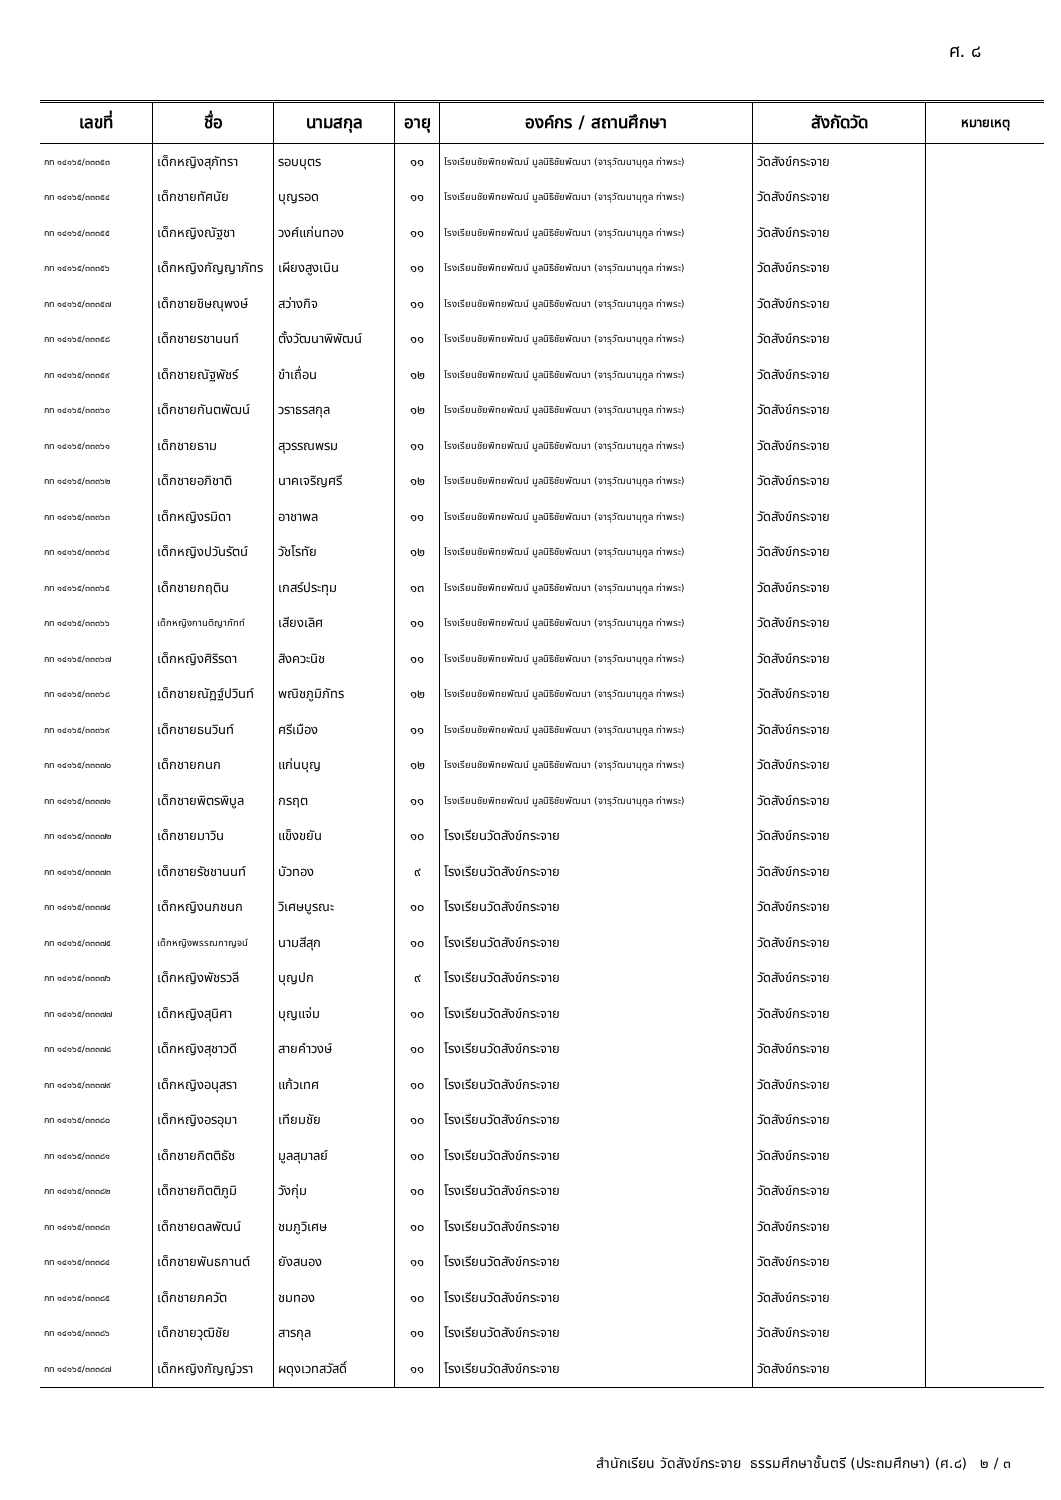ศ. ๘
| เลขที่ | ชื่อ | นามสกุล | อายุ | องค์กร / สถานศึกษา | สังกัดวัด | หมายเหตุ |
| --- | --- | --- | --- | --- | --- | --- |
| กท ๑๔๑๖๕/๓๓๓๕๓ | เด็กหญิงสุภัทรา | รอบบุตร | ๑๑ | โรงเรียนชัยพิทยพัฒน์ มูลนิธิชัยพัฒนา (จารุวัฒนานุกูล ท่าพระ) | วัดสังข์กระจาย | |
| กท ๑๔๑๖๕/๓๓๓๕๔ | เด็กชายทัศนัย | บุญรอด | ๑๑ | โรงเรียนชัยพิทยพัฒน์ มูลนิธิชัยพัฒนา (จารุวัฒนานุกูล ท่าพระ) | วัดสังข์กระจาย | |
| กท ๑๔๑๖๕/๓๓๓๕๕ | เด็กหญิงณัฐชา | วงศ์แก่นทอง | ๑๑ | โรงเรียนชัยพิทยพัฒน์ มูลนิธิชัยพัฒนา (จารุวัฒนานุกูล ท่าพระ) | วัดสังข์กระจาย | |
| กท ๑๔๑๖๕/๓๓๓๕๖ | เด็กหญิงกัญญาภัทร | เผียงสูงเนิน | ๑๑ | โรงเรียนชัยพิทยพัฒน์ มูลนิธิชัยพัฒนา (จารุวัฒนานุกูล ท่าพระ) | วัดสังข์กระจาย | |
| กท ๑๔๑๖๕/๓๓๓๕๗ | เด็กชายชิษณุพงษ์ | สว่างกิจ | ๑๑ | โรงเรียนชัยพิทยพัฒน์ มูลนิธิชัยพัฒนา (จารุวัฒนานุกูล ท่าพระ) | วัดสังข์กระจาย | |
| กท ๑๔๑๖๕/๓๓๓๕๘ | เด็กชายรชานนท์ | ตั้งวัฒนาพิพัฒน์ | ๑๑ | โรงเรียนชัยพิทยพัฒน์ มูลนิธิชัยพัฒนา (จารุวัฒนานุกูล ท่าพระ) | วัดสังข์กระจาย | |
| กท ๑๔๑๖๕/๓๓๓๕๙ | เด็กชายณัฐพัชร์ | ขำเถื่อน | ๑๒ | โรงเรียนชัยพิทยพัฒน์ มูลนิธิชัยพัฒนา (จารุวัฒนานุกูล ท่าพระ) | วัดสังข์กระจาย | |
| กท ๑๔๑๖๕/๓๓๓๖๐ | เด็กชายกันตพัฒน์ | วราธรสกุล | ๑๒ | โรงเรียนชัยพิทยพัฒน์ มูลนิธิชัยพัฒนา (จารุวัฒนานุกูล ท่าพระ) | วัดสังข์กระจาย | |
| กท ๑๔๑๖๕/๓๓๓๖๑ | เด็กชายธาม | สุวรรณพรม | ๑๑ | โรงเรียนชัยพิทยพัฒน์ มูลนิธิชัยพัฒนา (จารุวัฒนานุกูล ท่าพระ) | วัดสังข์กระจาย | |
| กท ๑๔๑๖๕/๓๓๓๖๒ | เด็กชายอภิชาติ | นาคเจริญศรี | ๑๒ | โรงเรียนชัยพิทยพัฒน์ มูลนิธิชัยพัฒนา (จารุวัฒนานุกูล ท่าพระ) | วัดสังข์กระจาย | |
| กท ๑๔๑๖๕/๓๓๓๖๓ | เด็กหญิงรมิดา | อาชาพล | ๑๑ | โรงเรียนชัยพิทยพัฒน์ มูลนิธิชัยพัฒนา (จารุวัฒนานุกูล ท่าพระ) | วัดสังข์กระจาย | |
| กท ๑๔๑๖๕/๓๓๓๖๔ | เด็กหญิงปวันรัตน์ | วัชโรทัย | ๑๒ | โรงเรียนชัยพิทยพัฒน์ มูลนิธิชัยพัฒนา (จารุวัฒนานุกูล ท่าพระ) | วัดสังข์กระจาย | |
| กท ๑๔๑๖๕/๓๓๓๖๕ | เด็กชายกฤติน | เกสร์ประทุม | ๑๓ | โรงเรียนชัยพิทยพัฒน์ มูลนิธิชัยพัฒนา (จารุวัฒนานุกูล ท่าพระ) | วัดสังข์กระจาย | |
| กท ๑๔๑๖๕/๓๓๓๖๖ | เด็กหญิงกานติญาภัทท์ | เสียงเลิศ | ๑๑ | โรงเรียนชัยพิทยพัฒน์ มูลนิธิชัยพัฒนา (จารุวัฒนานุกูล ท่าพระ) | วัดสังข์กระจาย | |
| กท ๑๔๑๖๕/๓๓๓๖๗ | เด็กหญิงศิริรดา | สิงควะนิช | ๑๑ | โรงเรียนชัยพิทยพัฒน์ มูลนิธิชัยพัฒนา (จารุวัฒนานุกูล ท่าพระ) | วัดสังข์กระจาย | |
| กท ๑๔๑๖๕/๓๓๓๖๘ | เด็กชายณัฏฐ์ปวินท์ | พณิชภูมิภัทร | ๑๒ | โรงเรียนชัยพิทยพัฒน์ มูลนิธิชัยพัฒนา (จารุวัฒนานุกูล ท่าพระ) | วัดสังข์กระจาย | |
| กท ๑๔๑๖๕/๓๓๓๖๙ | เด็กชายธนวินท์ | ศรีเมือง | ๑๑ | โรงเรียนชัยพิทยพัฒน์ มูลนิธิชัยพัฒนา (จารุวัฒนานุกูล ท่าพระ) | วัดสังข์กระจาย | |
| กท ๑๔๑๖๕/๓๓๓๗๐ | เด็กชายกนก | แก่นบุญ | ๑๒ | โรงเรียนชัยพิทยพัฒน์ มูลนิธิชัยพัฒนา (จารุวัฒนานุกูล ท่าพระ) | วัดสังข์กระจาย | |
| กท ๑๔๑๖๕/๓๓๓๗๑ | เด็กชายพิตรพิบูล | กรฤต | ๑๑ | โรงเรียนชัยพิทยพัฒน์ มูลนิธิชัยพัฒนา (จารุวัฒนานุกูล ท่าพระ) | วัดสังข์กระจาย | |
| กท ๑๔๑๖๕/๓๓๓๗๒ | เด็กชายมาวิน | แข็งขยัน | ๑๐ | โรงเรียนวัดสังข์กระจาย | วัดสังข์กระจาย | |
| กท ๑๔๑๖๕/๓๓๓๗๓ | เด็กชายรัชชานนท์ | บัวทอง | ๙ | โรงเรียนวัดสังข์กระจาย | วัดสังข์กระจาย | |
| กท ๑๔๑๖๕/๓๓๓๗๔ | เด็กหญิงนภชนก | วิเศษบูรณะ | ๑๐ | โรงเรียนวัดสังข์กระจาย | วัดสังข์กระจาย | |
| กท ๑๔๑๖๕/๓๓๓๗๕ | เด็กหญิงพรรณกาญจน์ | นามสีสุก | ๑๐ | โรงเรียนวัดสังข์กระจาย | วัดสังข์กระจาย | |
| กท ๑๔๑๖๕/๓๓๓๗๖ | เด็กหญิงพัชรวลี | บุญปก | ๙ | โรงเรียนวัดสังข์กระจาย | วัดสังข์กระจาย | |
| กท ๑๔๑๖๕/๓๓๓๗๗ | เด็กหญิงสุนิศา | บุญแจ่ม | ๑๐ | โรงเรียนวัดสังข์กระจาย | วัดสังข์กระจาย | |
| กท ๑๔๑๖๕/๓๓๓๗๘ | เด็กหญิงสุชาวดี | สายคำวงษ์ | ๑๐ | โรงเรียนวัดสังข์กระจาย | วัดสังข์กระจาย | |
| กท ๑๔๑๖๕/๓๓๓๗๙ | เด็กหญิงอนุสรา | แก้วเทศ | ๑๐ | โรงเรียนวัดสังข์กระจาย | วัดสังข์กระจาย | |
| กท ๑๔๑๖๕/๓๓๓๘๐ | เด็กหญิงอรอุมา | เทียมชัย | ๑๐ | โรงเรียนวัดสังข์กระจาย | วัดสังข์กระจาย | |
| กท ๑๔๑๖๕/๓๓๓๘๑ | เด็กชายกิตติธัช | มูลสุมาลย์ | ๑๐ | โรงเรียนวัดสังข์กระจาย | วัดสังข์กระจาย | |
| กท ๑๔๑๖๕/๓๓๓๘๒ | เด็กชายกิตติภูมิ | วังกุ่ม | ๑๐ | โรงเรียนวัดสังข์กระจาย | วัดสังข์กระจาย | |
| กท ๑๔๑๖๕/๓๓๓๘๓ | เด็กชายดลพัฒน์ | ชมภูวิเศษ | ๑๐ | โรงเรียนวัดสังข์กระจาย | วัดสังข์กระจาย | |
| กท ๑๔๑๖๕/๓๓๓๘๔ | เด็กชายพันธกานต์ | ยังสนอง | ๑๑ | โรงเรียนวัดสังข์กระจาย | วัดสังข์กระจาย | |
| กท ๑๔๑๖๕/๓๓๓๘๕ | เด็กชายภควัต | ชมทอง | ๑๐ | โรงเรียนวัดสังข์กระจาย | วัดสังข์กระจาย | |
| กท ๑๔๑๖๕/๓๓๓๘๖ | เด็กชายวุฒิชัย | สารกุล | ๑๑ | โรงเรียนวัดสังข์กระจาย | วัดสังข์กระจาย | |
| กท ๑๔๑๖๕/๓๓๓๘๗ | เด็กหญิงกัญญ์วรา | ผดุงเวทสวัสดิ์ | ๑๑ | โรงเรียนวัดสังข์กระจาย | วัดสังข์กระจาย | |
สำนักเรียน วัดสังข์กระจาย ธรรมศึกษาชั้นตรี (ประถมศึกษา) (ศ.๘) ๒ / ๓